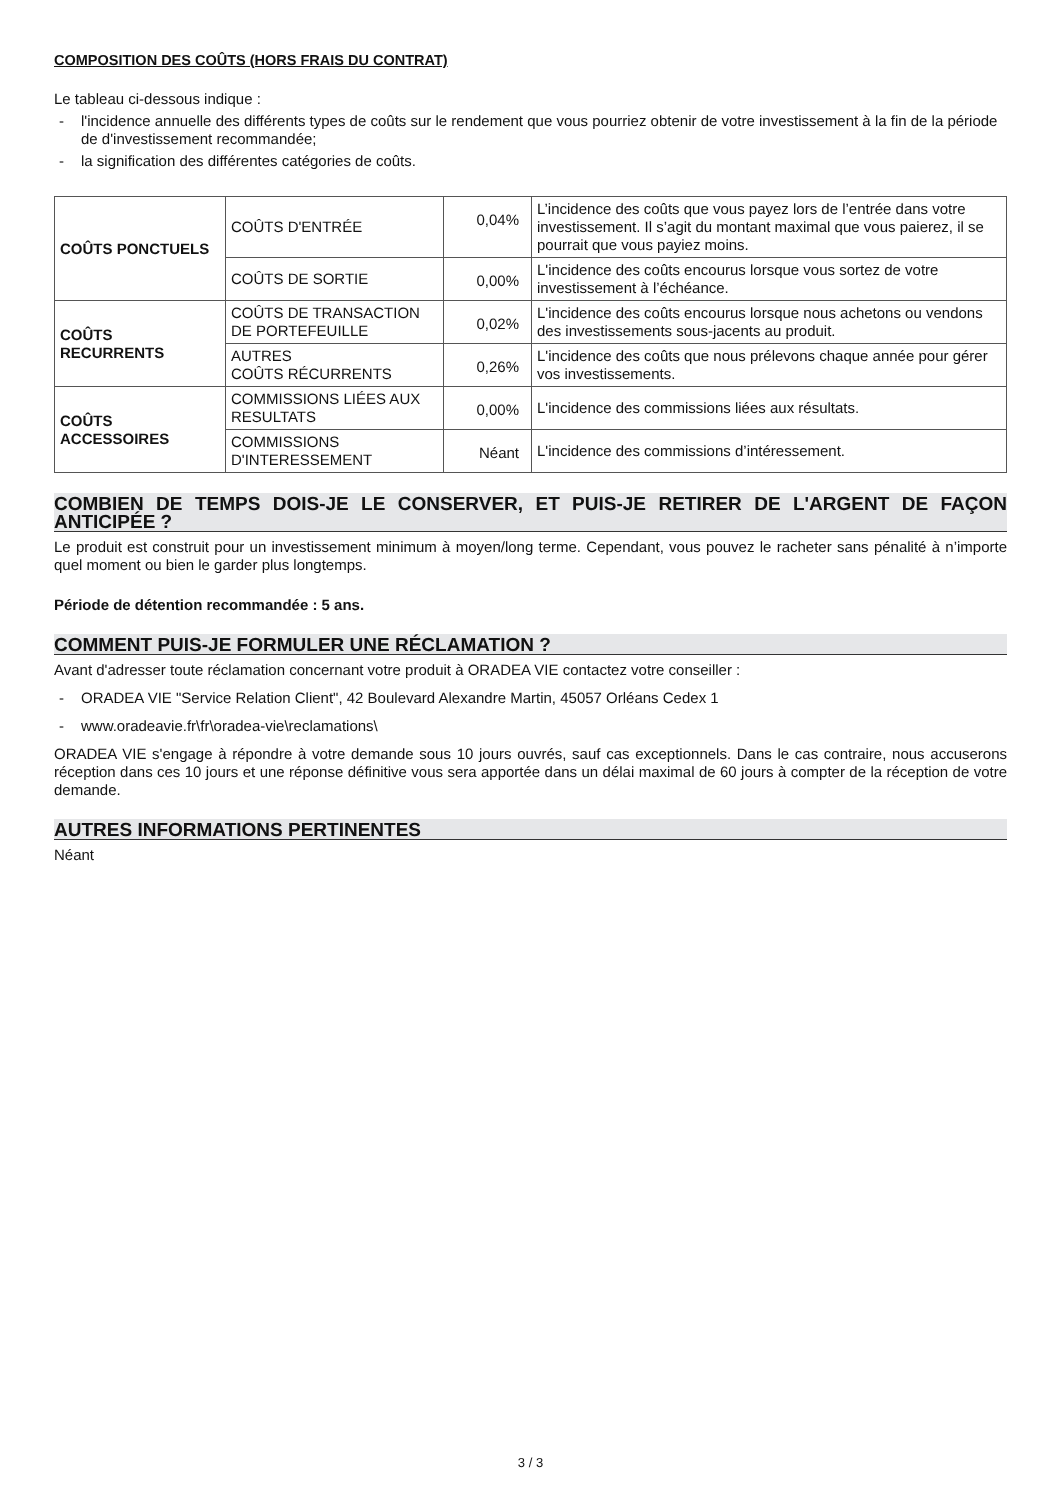COMPOSITION DES COÛTS (HORS FRAIS DU CONTRAT)
Le tableau ci-dessous indique :
- l'incidence annuelle des différents types de coûts sur le rendement que vous pourriez obtenir de votre investissement à la fin de la période de d'investissement recommandée;
- la signification des différentes catégories de coûts.
| COÛTS PONCTUELS | COÛTS D'ENTRÉE | 0,04% | L’incidence des coûts que vous payez lors de l’entrée dans votre investissement. Il s’agit du montant maximal que vous paierez, il se pourrait que vous payiez moins. |
| | COÛTS DE SORTIE | 0,00% | L'incidence des coûts encourus lorsque vous sortez de votre investissement à l’échéance. |
| COÛTS RECURRENTS | COÛTS DE TRANSACTION DE PORTEFEUILLE | 0,02% | L'incidence des coûts encourus lorsque nous achetons ou vendons des investissements sous-jacents au produit. |
| | AUTRES COÛTS RÉCURRENTS | 0,26% | L'incidence des coûts que nous prélevons chaque année pour gérer vos investissements. |
| COÛTS ACCESSOIRES | COMMISSIONS LIÉES AUX RESULTATS | 0,00% | L'incidence des commissions liées aux résultats. |
| | COMMISSIONS D'INTERESSEMENT | Néant | L'incidence des commissions d’intéressement. |
COMBIEN DE TEMPS DOIS-JE LE CONSERVER, ET PUIS-JE RETIRER DE L'ARGENT DE FAÇON ANTICIPÉE ?
Le produit est construit pour un investissement minimum à moyen/long terme. Cependant, vous pouvez le racheter sans pénalité à n’importe quel moment ou bien le garder plus longtemps.
Période de détention recommandée : 5 ans.
COMMENT PUIS-JE FORMULER UNE RÉCLAMATION ?
Avant d'adresser toute réclamation concernant votre produit à ORADEA VIE contactez votre conseiller :
- ORADEA VIE "Service Relation Client", 42 Boulevard Alexandre Martin, 45057 Orléans Cedex 1
- www.oradeavie.fr\fr\oradea-vie\reclamations\
ORADEA VIE s'engage à répondre à votre demande sous 10 jours ouvrés, sauf cas exceptionnels. Dans le cas contraire, nous accuserons réception dans ces 10 jours et une réponse définitive vous sera apportée dans un délai maximal de 60 jours à compter de la réception de votre demande.
AUTRES INFORMATIONS PERTINENTES
Néant
3 / 3